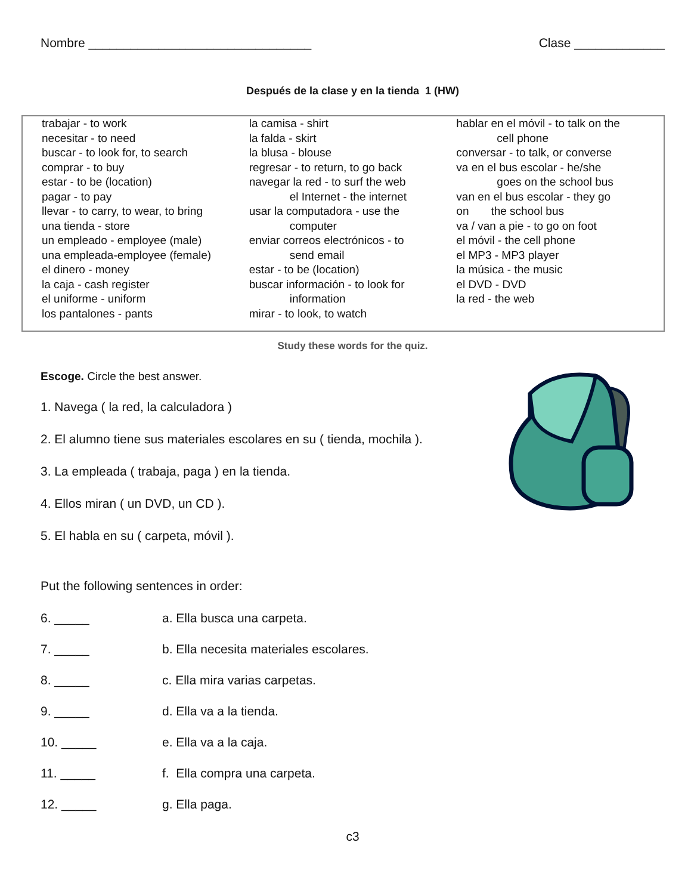Nombre ________________________________ Clase _____________
Después de la clase y en la tienda 1 (HW)
trabajar - to work
necesitar - to need
buscar - to look for, to search
comprar - to buy
estar - to be (location)
pagar - to pay
llevar - to carry, to wear, to bring
una tienda - store
un empleado - employee (male)
una empleada-employee (female)
el dinero - money
la caja - cash register
el uniforme - uniform
los pantalones - pants
la camisa - shirt
la falda - skirt
la blusa - blouse
regresar - to return, to go back
navegar la red - to surf the web
el Internet - the internet
usar la computadora - use the
computer
enviar correos electrónicos - to
send email
estar - to be (location)
buscar información - to look for
information
mirar - to look, to watch
hablar en el móvil - to talk on the
cell phone
conversar - to talk, or converse
va en el bus escolar - he/she
goes on the school bus
van en el bus escolar - they go
on the school bus
va / van a pie - to go on foot
el móvil - the cell phone
el MP3 - MP3 player
la música - the music
el DVD - DVD
la red - the web
Study these words for the quiz.
Escoge. Circle the best answer.
1. Navega ( la red, la calculadora )
2. El alumno tiene sus materiales escolares en su ( tienda, mochila ).
3. La empleada ( trabaja, paga ) en la tienda.
4. Ellos miran ( un DVD, un CD ).
5. El habla en su ( carpeta, móvil ).
Put the following sentences in order:
6. _____ a. Ella busca una carpeta.
7. _____ b. Ella necesita materiales escolares.
8. _____ c. Ella mira varias carpetas.
9. _____ d. Ella va a la tienda.
10. _____ e. Ella va a la caja.
11. _____ f. Ella compra una carpeta.
12. _____ g. Ella paga.
c3